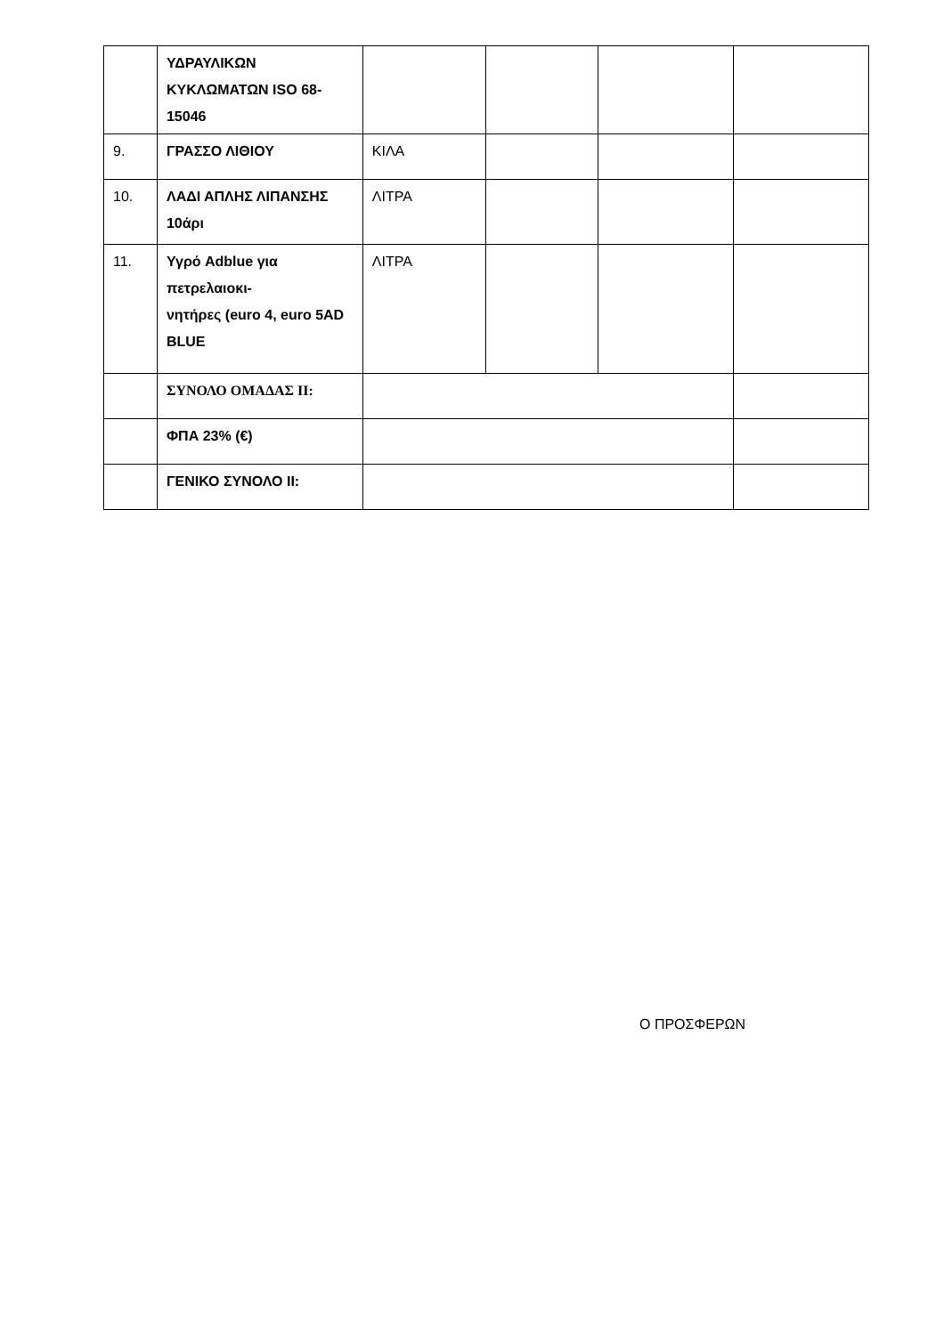| | ΥΔΡΑΥΛΙΚΩΝ ΚΥΚΛΩΜΑΤΩΝ ISO 68-15046 | | | | |
| 9. | ΓΡΑΣΣΟ ΛΙΘΙΟΥ | ΚΙΛΑ | | | |
| 10. | ΛΑΔΙ ΑΠΛΗΣ ΛΙΠΑΝΣΗΣ 10άρι | ΛΙΤΡΑ | | | |
| 11. | Υγρό Adblue για πετρελαιοκι- νητήρες (euro 4, euro 5AD BLUE | ΛΙΤΡΑ | | | |
| | ΣΥΝΟΛΟ ΟΜΑΔΑΣ ΙΙ: | | | | |
| | ΦΠΑ 23% (€) | | | | |
| | ΓΕΝΙΚΟ ΣΥΝΟΛΟ ΙΙ: | | | | |
Ο ΠΡΟΣΦΕΡΩΝ